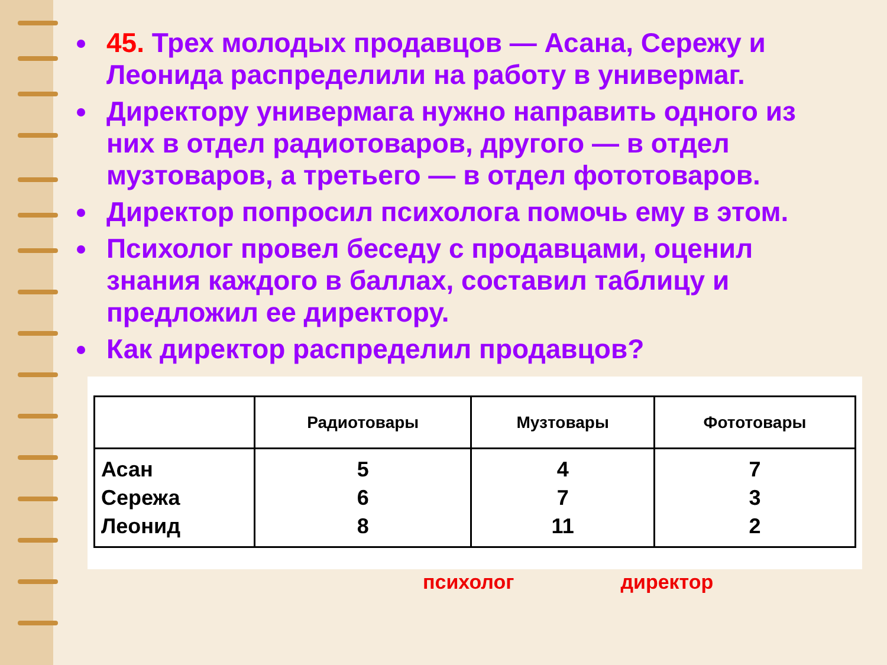45. Трех молодых продавцов — Асана, Сережу и Леонида распределили на работу в универмаг.
Директору универмага нужно направить одного из них в отдел радиотоваров, другого — в отдел музтоваров, а третьего — в отдел фототоваров.
Директор попросил психолога помочь ему в этом.
Психолог провел беседу с продавцами, оценил знания каждого в баллах, составил таблицу и предложил ее директору.
Как директор распределил продавцов?
| | Радиотовары | Музтовары | Фототовары |
| --- | --- | --- | --- |
| Асан Сережа Леонид | 5 6 8 | 4 7 11 | 7 3 2 |
психолог директор